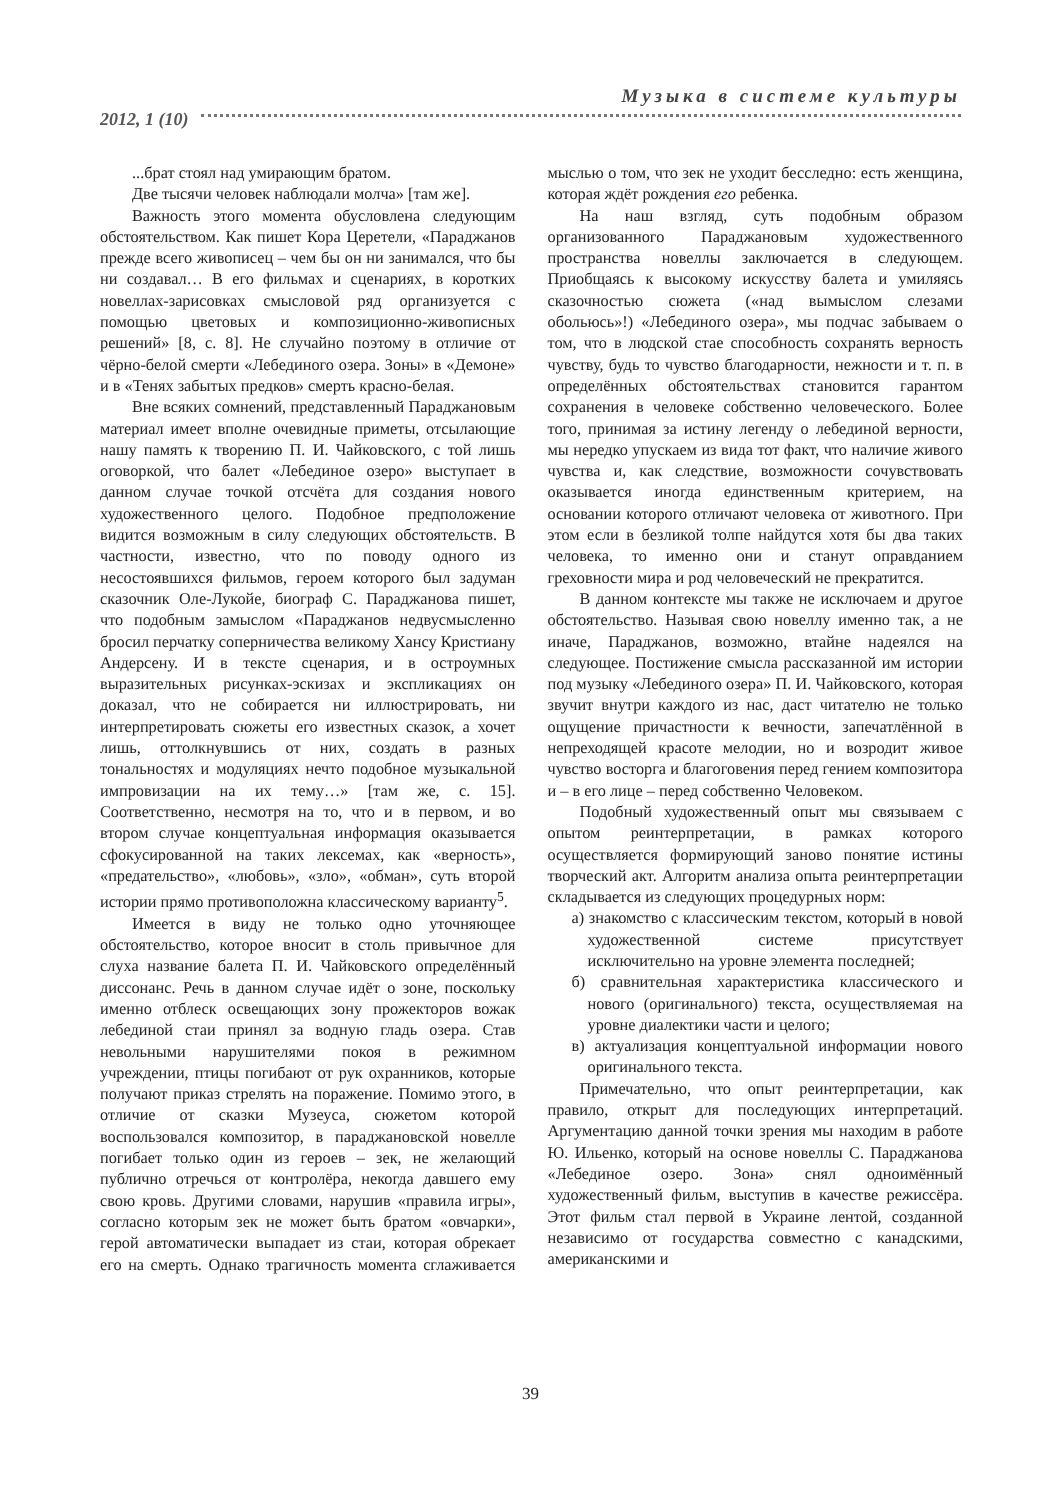Музыка в системе культуры
2012, 1 (10)
...брат стоял над умирающим братом.
Две тысячи человек наблюдали молча» [там же].
Важность этого момента обусловлена следующим обстоятельством. Как пишет Кора Церетели, «Параджанов прежде всего живописец – чем бы он ни занимался, что бы ни создавал… В его фильмах и сценариях, в коротких новеллах-зарисовках смысловой ряд организуется с помощью цветовых и композиционно-живописных решений» [8, с. 8]. Не случайно поэтому в отличие от чёрно-белой смерти «Лебединого озера. Зоны» в «Демоне» и в «Тенях забытых предков» смерть красно-белая.
Вне всяких сомнений, представленный Параджановым материал имеет вполне очевидные приметы, отсылающие нашу память к творению П. И. Чайковского, с той лишь оговоркой, что балет «Лебединое озеро» выступает в данном случае точкой отсчёта для создания нового художественного целого. Подобное предположение видится возможным в силу следующих обстоятельств. В частности, известно, что по поводу одного из несостоявшихся фильмов, героем которого был задуман сказочник Оле-Лукойе, биограф С. Параджанова пишет, что подобным замыслом «Параджанов недвусмысленно бросил перчатку соперничества великому Хансу Кристиану Андерсену. И в тексте сценария, и в остроумных выразительных рисунках-эскизах и экспликациях он доказал, что не собирается ни иллюстрировать, ни интерпретировать сюжеты его известных сказок, а хочет лишь, оттолкнувшись от них, создать в разных тональностях и модуляциях нечто подобное музыкальной импровизации на их тему…» [там же, с. 15]. Соответственно, несмотря на то, что и в первом, и во втором случае концептуальная информация оказывается сфокусированной на таких лексемах, как «верность», «предательство», «любовь», «зло», «обман», суть второй истории прямо противоположна классическому варианту<sup>5</sup>.
Имеется в виду не только одно уточняющее обстоятельство, которое вносит в столь привычное для слуха название балета П. И. Чайковского определённый диссонанс. Речь в данном случае идёт о зоне, поскольку именно отблеск освещающих зону прожекторов вожак лебединой стаи принял за водную гладь озера. Став невольными нарушителями покоя в режимном учреждении, птицы погибают от рук охранников, которые получают приказ стрелять на поражение. Помимо этого, в отличие от сказки Музеуса, сюжетом которой воспользовался композитор, в параджановской новелле погибает только один из героев – зек, не желающий публично отречься от контролёра, некогда давшего ему свою кровь. Другими словами, нарушив «правила игры», согласно которым зек не может быть братом «овчарки», герой автоматически выпадает из стаи, которая обрекает его на смерть. Однако трагичность момента сглаживается мыслью о том, что зек не уходит бесследно: есть женщина, которая ждёт рождения его ребенка.
На наш взгляд, суть подобным образом организованного Параджановым художественного пространства новеллы заключается в следующем. Приобщаясь к высокому искусству балета и умиляясь сказочностью сюжета («над вымыслом слезами обольюсь»!) «Лебединого озера», мы подчас забываем о том, что в людской стае способность сохранять верность чувству, будь то чувство благодарности, нежности и т. п. в определённых обстоятельствах становится гарантом сохранения в человеке собственно человеческого. Более того, принимая за истину легенду о лебединой верности, мы нередко упускаем из вида тот факт, что наличие живого чувства и, как следствие, возможности сочувствовать оказывается иногда единственным критерием, на основании которого отличают человека от животного. При этом если в безликой толпе найдутся хотя бы два таких человека, то именно они и станут оправданием греховности мира и род человеческий не прекратится.
В данном контексте мы также не исключаем и другое обстоятельство. Называя свою новеллу именно так, а не иначе, Параджанов, возможно, втайне надеялся на следующее. Постижение смысла рассказанной им истории под музыку «Лебединого озера» П. И. Чайковского, которая звучит внутри каждого из нас, даст читателю не только ощущение причастности к вечности, запечатлённой в непреходящей красоте мелодии, но и возродит живое чувство восторга и благоговения перед гением композитора и – в его лице – перед собственно Человеком.
Подобный художественный опыт мы связываем с опытом реинтерпретации, в рамках которого осуществляется формирующий заново понятие истины творческий акт. Алгоритм анализа опыта реинтерпретации складывается из следующих процедурных норм:
а) знакомство с классическим текстом, который в новой художественной системе присутствует исключительно на уровне элемента последней;
б) сравнительная характеристика классического и нового (оригинального) текста, осуществляемая на уровне диалектики части и целого;
в) актуализация концептуальной информации нового оригинального текста.
Примечательно, что опыт реинтерпретации, как правило, открыт для последующих интерпретаций. Аргументацию данной точки зрения мы находим в работе Ю. Ильенко, который на основе новеллы С. Параджанова «Лебединое озеро. Зона» снял одноимённый художественный фильм, выступив в качестве режиссёра. Этот фильм стал первой в Украине лентой, созданной независимо от государства совместно с канадскими, американскими и
39